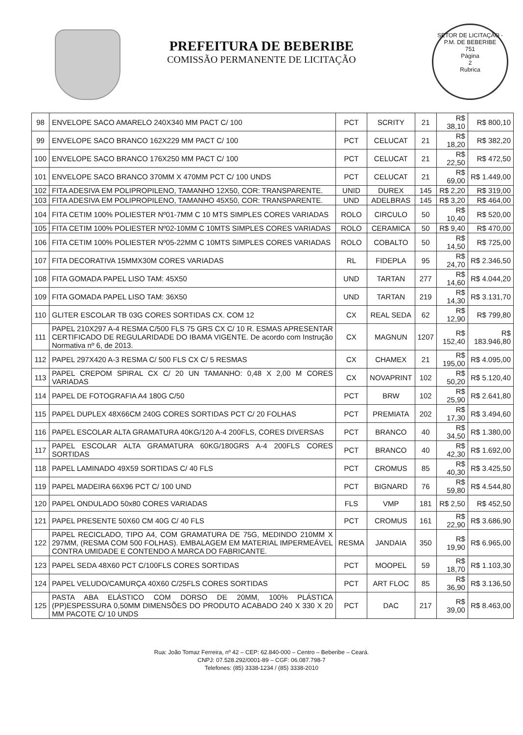PREFEITURA DE BEBERIBE
COMISSÃO PERMANENTE DE LICITAÇÃO
SETOR DE LICITAÇÃO - P.M. DE BEBERIBE
751
Página
2
Rubrica
| 98 | ENVELOPE SACO AMARELO 240X340 MM PACT C/ 100 | PCT | SCRITY | 21 | R$ 38,10 | R$ 800,10 |
| 99 | ENVELOPE SACO BRANCO 162X229 MM PACT C/ 100 | PCT | CELUCAT | 21 | R$ 18,20 | R$ 382,20 |
| 100 | ENVELOPE SACO BRANCO 176X250 MM PACT C/ 100 | PCT | CELUCAT | 21 | R$ 22,50 | R$ 472,50 |
| 101 | ENVELOPE SACO BRANCO 370MM X 470MM PCT C/ 100 UNDS | PCT | CELUCAT | 21 | R$ 69,00 | R$ 1.449,00 |
| 102 | FITA ADESIVA EM POLIPROPILENO, TAMANHO 12X50, COR: TRANSPARENTE. | UNID | DUREX | 145 | R$ 2,20 | R$ 319,00 |
| 103 | FITA ADESIVA EM POLIPROPILENO, TAMANHO 45X50, COR: TRANSPARENTE. | UND | ADELBRAS | 145 | R$ 3,20 | R$ 464,00 |
| 104 | FITA CETIM 100% POLIESTER Nº01-7MM C 10 MTS SIMPLES CORES VARIADAS | ROLO | CIRCULO | 50 | R$ 10,40 | R$ 520,00 |
| 105 | FITA CETIM 100% POLIESTER Nº02-10MM C 10MTS SIMPLES CORES VARIADAS | ROLO | CERAMICA | 50 | R$ 9,40 | R$ 470,00 |
| 106 | FITA CETIM 100% POLIESTER Nº05-22MM C 10MTS SIMPLES CORES VARIADAS | ROLO | COBALTO | 50 | R$ 14,50 | R$ 725,00 |
| 107 | FITA DECORATIVA 15MMX30M CORES VARIADAS | RL | FIDEPLA | 95 | R$ 24,70 | R$ 2.346,50 |
| 108 | FITA GOMADA PAPEL LISO TAM: 45X50 | UND | TARTAN | 277 | R$ 14,60 | R$ 4.044,20 |
| 109 | FITA GOMADA PAPEL LISO TAM: 36X50 | UND | TARTAN | 219 | R$ 14,30 | R$ 3.131,70 |
| 110 | GLITER ESCOLAR TB 03G CORES SORTIDAS CX. COM 12 | CX | REAL SEDA | 62 | R$ 12,90 | R$ 799,80 |
| 111 | PAPEL 210X297 A-4 RESMA C/500 FLS 75 GRS CX C/ 10 R. ESMAS APRESENTAR CERTIFICADO DE REGULARIDADE DO IBAMA VIGENTE. De acordo com Instrução Normativa nº 6, de 2013. | CX | MAGNUN | 1207 | R$ 152,40 | R$ 183.946,80 |
| 112 | PAPEL 297X420 A-3 RESMA C/ 500 FLS CX C/ 5 RESMAS | CX | CHAMEX | 21 | R$ 195,00 | R$ 4.095,00 |
| 113 | PAPEL CREPOM SPIRAL CX C/ 20 UN TAMANHO: 0,48 X 2,00 M CORES VARIADAS | CX | NOVAPRINT | 102 | R$ 50,20 | R$ 5.120,40 |
| 114 | PAPEL DE FOTOGRAFIA A4 180G C/50 | PCT | BRW | 102 | R$ 25,90 | R$ 2.641,80 |
| 115 | PAPEL DUPLEX 48X66CM 240G CORES SORTIDAS PCT C/ 20 FOLHAS | PCT | PREMIATA | 202 | R$ 17,30 | R$ 3.494,60 |
| 116 | PAPEL ESCOLAR ALTA GRAMATURA 40KG/120 A-4 200FLS, CORES DIVERSAS | PCT | BRANCO | 40 | R$ 34,50 | R$ 1.380,00 |
| 117 | PAPEL ESCOLAR ALTA GRAMATURA 60KG/180GRS A-4 200FLS CORES SORTIDAS | PCT | BRANCO | 40 | R$ 42,30 | R$ 1.692,00 |
| 118 | PAPEL LAMINADO 49X59 SORTIDAS C/ 40 FLS | PCT | CROMUS | 85 | R$ 40,30 | R$ 3.425,50 |
| 119 | PAPEL MADEIRA 66X96 PCT C/ 100 UND | PCT | BIGNARD | 76 | R$ 59,80 | R$ 4.544,80 |
| 120 | PAPEL ONDULADO 50x80 CORES VARIADAS | FLS | VMP | 181 | R$ 2,50 | R$ 452,50 |
| 121 | PAPEL PRESENTE 50X60 CM 40G C/ 40 FLS | PCT | CROMUS | 161 | R$ 22,90 | R$ 3.686,90 |
| 122 | PAPEL RECICLADO, TIPO A4, COM GRAMATURA DE 75G, MEDINDO 210MM X 297MM, (RESMA COM 500 FOLHAS). EMBALAGEM EM MATERIAL IMPERMEÁVEL CONTRA UMIDADE E CONTENDO A MARCA DO FABRICANTE. | RESMA | JANDAIA | 350 | R$ 19,90 | R$ 6.965,00 |
| 123 | PAPEL SEDA 48X60 PCT C/100FLS CORES SORTIDAS | PCT | MOOPEL | 59 | R$ 18,70 | R$ 1.103,30 |
| 124 | PAPEL VELUDO/CAMURÇA 40X60 C/25FLS CORES SORTIDAS | PCT | ART FLOC | 85 | R$ 36,90 | R$ 3.136,50 |
| 125 | PASTA ABA ELÁSTICO COM DORSO DE 20MM, 100% PLÁSTICA (PP)ESPESSURA 0,50MM DIMENSÕES DO PRODUTO ACABADO 240 X 330 X 20 MM PACOTE C/ 10 UNDS | PCT | DAC | 217 | R$ 39,00 | R$ 8.463,00 |
Rua: João Tomaz Ferreira, nº 42 – CEP: 62.840-000 – Centro – Beberibe – Ceará.
CNPJ: 07.528.292/0001-89 – CGF: 06.087.798-7
Telefones: (85) 3338-1234 / (85) 3338-2010